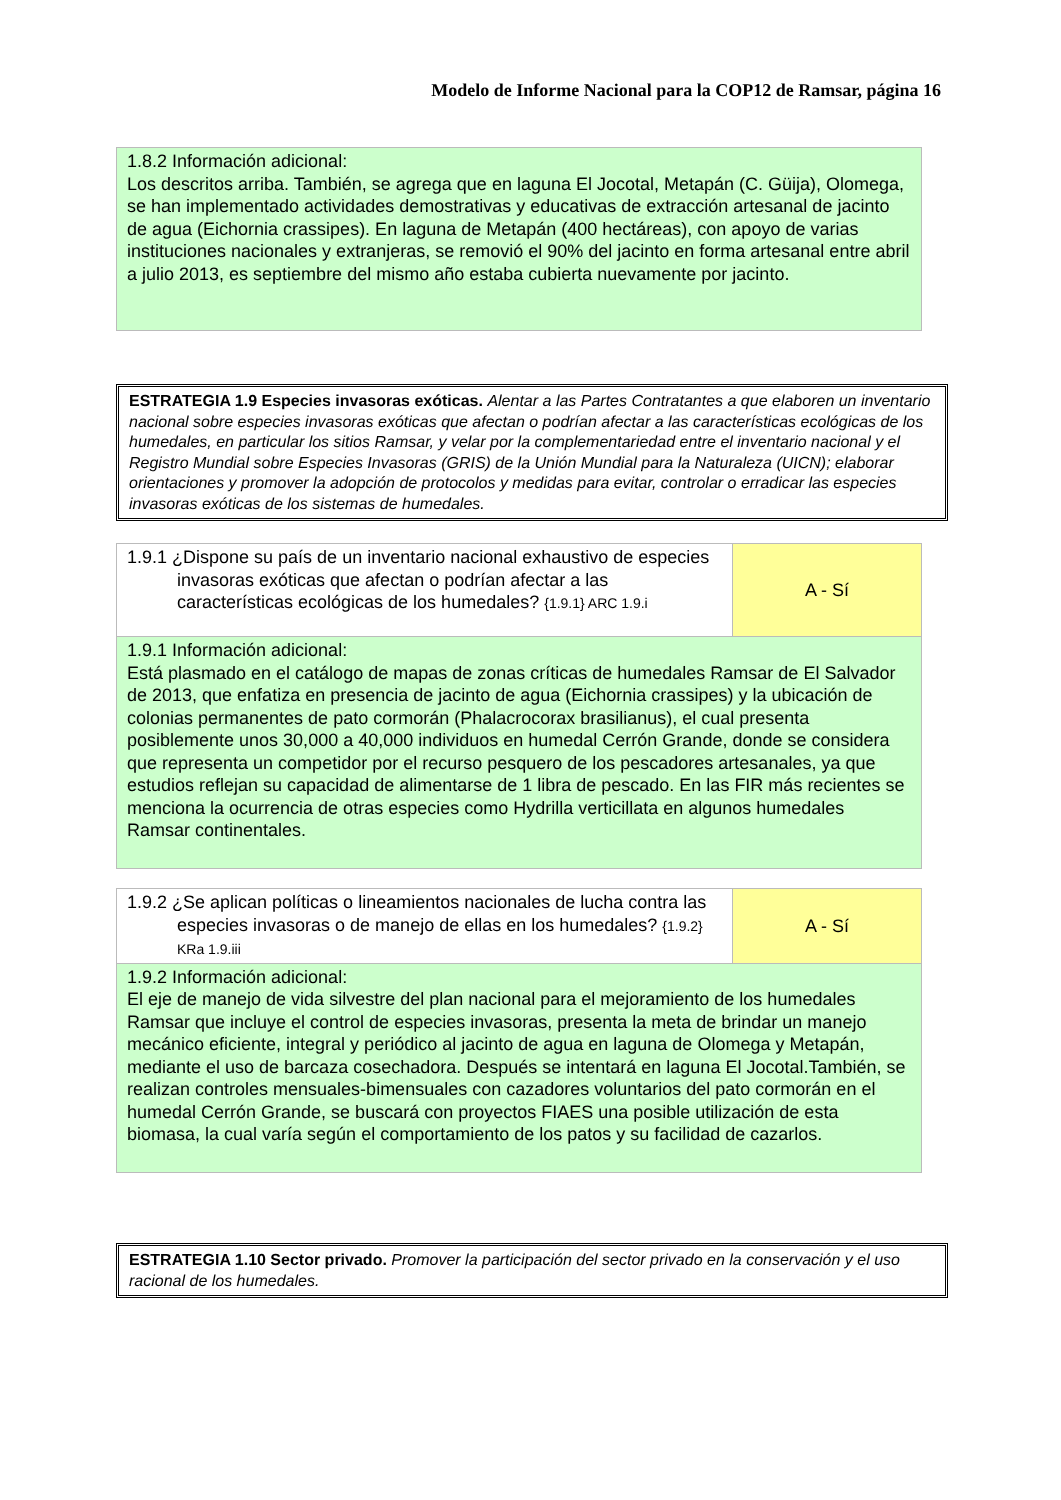Modelo de Informe Nacional para la COP12 de Ramsar, página 16
1.8.2 Información adicional:
Los descritos arriba. También, se agrega que en laguna El Jocotal, Metapán (C. Güija), Olomega, se han implementado actividades demostrativas y educativas de extracción artesanal de jacinto de agua (Eichornia crassipes). En laguna de Metapán (400 hectáreas), con apoyo de varias instituciones nacionales y extranjeras, se removió el 90% del jacinto en forma artesanal entre abril a julio 2013, es septiembre del mismo año estaba cubierta nuevamente por jacinto.
ESTRATEGIA 1.9 Especies invasoras exóticas. Alentar a las Partes Contratantes a que elaboren un inventario nacional sobre especies invasoras exóticas que afectan o podrían afectar a las características ecológicas de los humedales, en particular los sitios Ramsar, y velar por la complementariedad entre el inventario nacional y el Registro Mundial sobre Especies Invasoras (GRIS) de la Unión Mundial para la Naturaleza (UICN); elaborar orientaciones y promover la adopción de protocolos y medidas para evitar, controlar o erradicar las especies invasoras exóticas de los sistemas de humedales.
| 1.9.1 ¿Dispone su país de un inventario nacional exhaustivo de especies invasoras exóticas que afectan o podrían afectar a las características ecológicas de los humedales? {1.9.1} ARC 1.9.i | A - Sí |
| 1.9.1 Información adicional: Está plasmado en el catálogo de mapas de zonas críticas de humedales Ramsar de El Salvador de 2013, que enfatiza en presencia de jacinto de agua (Eichornia crassipes) y la ubicación de colonias permanentes de pato cormorán (Phalacrocorax brasilianus), el cual presenta posiblemente unos 30,000 a 40,000 individuos en humedal Cerrón Grande, donde se considera que representa un competidor por el recurso pesquero de los pescadores artesanales, ya que estudios reflejan su capacidad de alimentarse de 1 libra de pescado. En las FIR más recientes se menciona la ocurrencia de otras especies como Hydrilla verticillata en algunos humedales Ramsar continentales. | |
| 1.9.2 ¿Se aplican políticas o lineamientos nacionales de lucha contra las especies invasoras o de manejo de ellas en los humedales? {1.9.2} KRa 1.9.iii | A - Sí |
| 1.9.2 Información adicional: El eje de manejo de vida silvestre del plan nacional para el mejoramiento de los humedales Ramsar que incluye el control de especies invasoras, presenta la meta de brindar un manejo mecánico eficiente, integral y periódico al jacinto de agua en laguna de Olomega y Metapán, mediante el uso de barcaza cosechadora. Después se intentará en laguna El Jocotal.También, se realizan controles mensuales-bimensuales con cazadores voluntarios del pato cormorán en el humedal Cerrón Grande, se buscará con proyectos FIAES una posible utilización de esta biomasa, la cual varía según el comportamiento de los patos y su facilidad de cazarlos. | |
ESTRATEGIA 1.10 Sector privado. Promover la participación del sector privado en la conservación y el uso racional de los humedales.